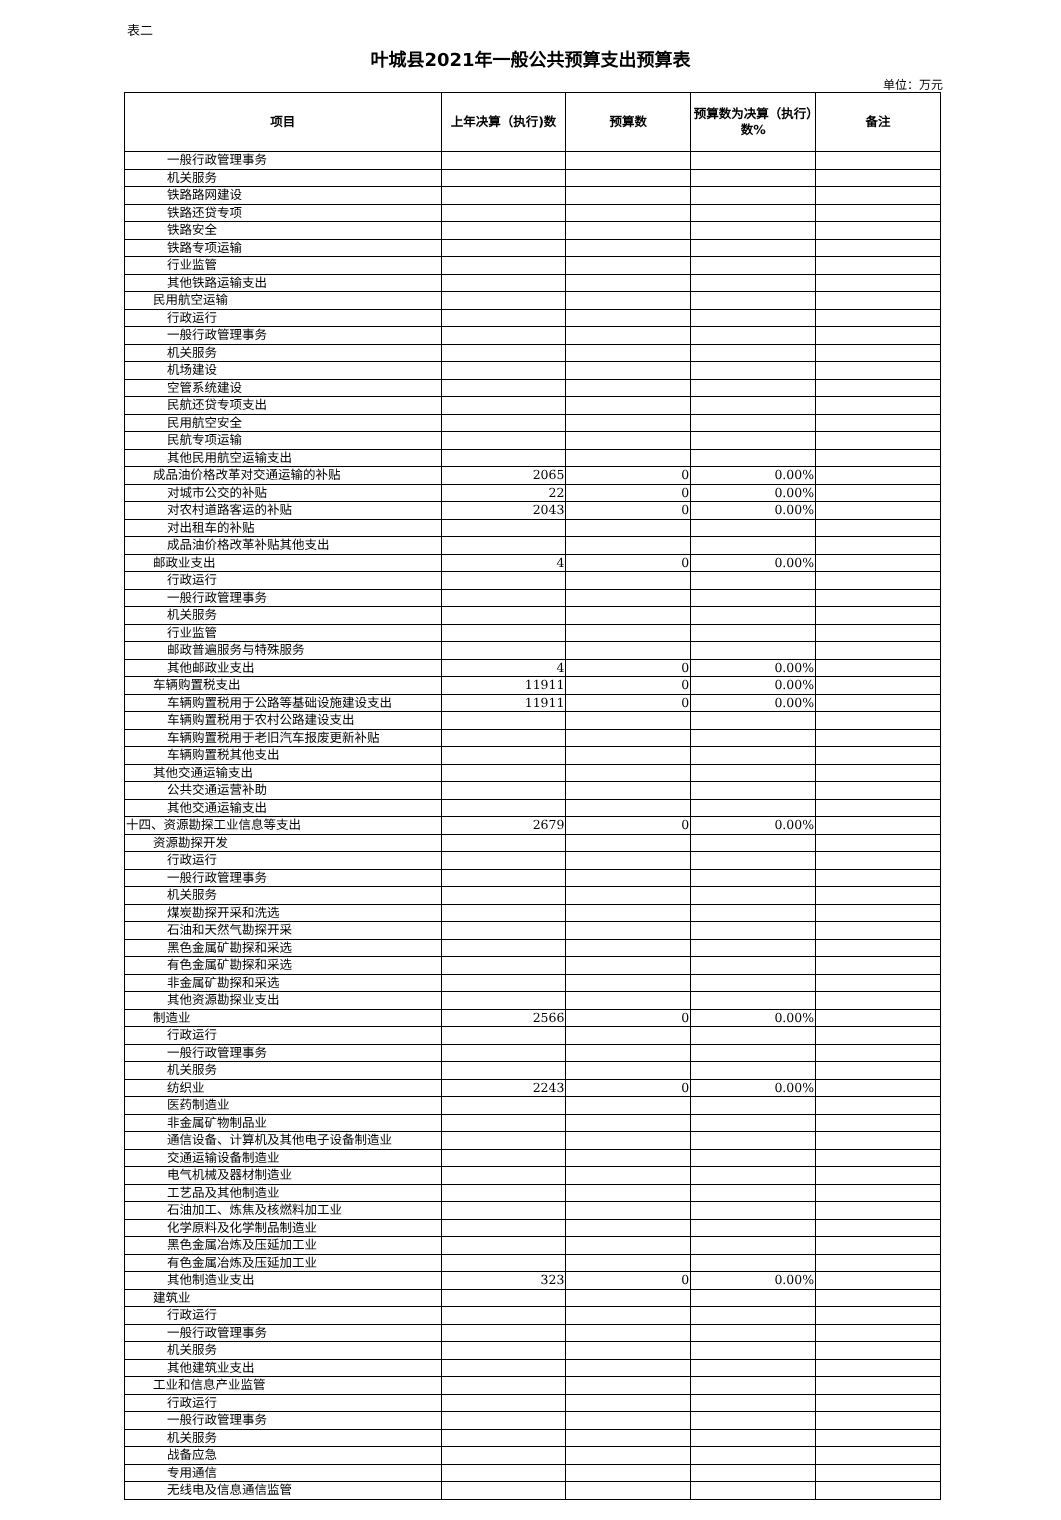表二
叶城县2021年一般公共预算支出预算表
单位：万元
| 项目 | 上年决算（执行)数 | 预算数 | 预算数为决算（执行）数% | 备注 |
| --- | --- | --- | --- | --- |
| 一般行政管理事务 | | | | |
| 机关服务 | | | | |
| 铁路路网建设 | | | | |
| 铁路还贷专项 | | | | |
| 铁路安全 | | | | |
| 铁路专项运输 | | | | |
| 行业监管 | | | | |
| 其他铁路运输支出 | | | | |
| 民用航空运输 | | | | |
| 行政运行 | | | | |
| 一般行政管理事务 | | | | |
| 机关服务 | | | | |
| 机场建设 | | | | |
| 空管系统建设 | | | | |
| 民航还贷专项支出 | | | | |
| 民用航空安全 | | | | |
| 民航专项运输 | | | | |
| 其他民用航空运输支出 | | | | |
| 成品油价格改革对交通运输的补贴 | 2065 | 0 | 0.00% | |
| 对城市公交的补贴 | 22 | 0 | 0.00% | |
| 对农村道路客运的补贴 | 2043 | 0 | 0.00% | |
| 对出租车的补贴 | | | | |
| 成品油价格改革补贴其他支出 | | | | |
| 邮政业支出 | 4 | 0 | 0.00% | |
| 行政运行 | | | | |
| 一般行政管理事务 | | | | |
| 机关服务 | | | | |
| 行业监管 | | | | |
| 邮政普遍服务与特殊服务 | | | | |
| 其他邮政业支出 | 4 | 0 | 0.00% | |
| 车辆购置税支出 | 11911 | 0 | 0.00% | |
| 车辆购置税用于公路等基础设施建设支出 | 11911 | 0 | 0.00% | |
| 车辆购置税用于农村公路建设支出 | | | | |
| 车辆购置税用于老旧汽车报废更新补贴 | | | | |
| 车辆购置税其他支出 | | | | |
| 其他交通运输支出 | | | | |
| 公共交通运营补助 | | | | |
| 其他交通运输支出 | | | | |
| 十四、资源勘探工业信息等支出 | 2679 | 0 | 0.00% | |
| 资源勘探开发 | | | | |
| 行政运行 | | | | |
| 一般行政管理事务 | | | | |
| 机关服务 | | | | |
| 煤炭勘探开采和洗选 | | | | |
| 石油和天然气勘探开采 | | | | |
| 黑色金属矿勘探和采选 | | | | |
| 有色金属矿勘探和采选 | | | | |
| 非金属矿勘探和采选 | | | | |
| 其他资源勘探业支出 | | | | |
| 制造业 | 2566 | 0 | 0.00% | |
| 行政运行 | | | | |
| 一般行政管理事务 | | | | |
| 机关服务 | | | | |
| 纺织业 | 2243 | 0 | 0.00% | |
| 医药制造业 | | | | |
| 非金属矿物制品业 | | | | |
| 通信设备、计算机及其他电子设备制造业 | | | | |
| 交通运输设备制造业 | | | | |
| 电气机械及器材制造业 | | | | |
| 工艺品及其他制造业 | | | | |
| 石油加工、炼焦及核燃料加工业 | | | | |
| 化学原料及化学制品制造业 | | | | |
| 黑色金属冶炼及压延加工业 | | | | |
| 有色金属冶炼及压延加工业 | | | | |
| 其他制造业支出 | 323 | 0 | 0.00% | |
| 建筑业 | | | | |
| 行政运行 | | | | |
| 一般行政管理事务 | | | | |
| 机关服务 | | | | |
| 其他建筑业支出 | | | | |
| 工业和信息产业监管 | | | | |
| 行政运行 | | | | |
| 一般行政管理事务 | | | | |
| 机关服务 | | | | |
| 战备应急 | | | | |
| 专用通信 | | | | |
| 无线电及信息通信监管 | | | | |